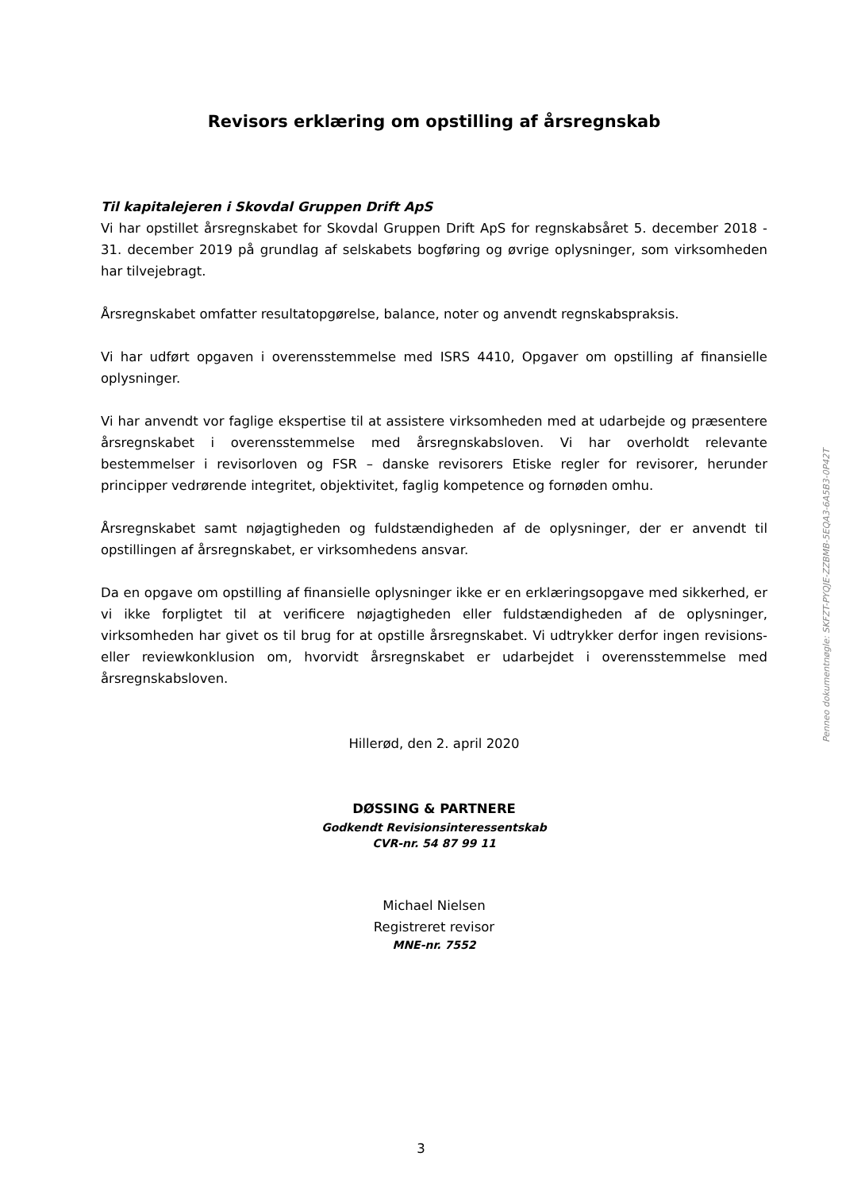Revisors erklæring om opstilling af årsregnskab
Til kapitalejeren i Skovdal Gruppen Drift ApS
Vi har opstillet årsregnskabet for Skovdal Gruppen Drift ApS for regnskabsåret 5. december 2018 - 31. december 2019 på grundlag af selskabets bogføring og øvrige oplysninger, som virksomheden har tilvejebragt.
Årsregnskabet omfatter resultatopgørelse, balance, noter og anvendt regnskabspraksis.
Vi har udført opgaven i overensstemmelse med ISRS 4410, Opgaver om opstilling af finansielle oplysninger.
Vi har anvendt vor faglige ekspertise til at assistere virksomheden med at udarbejde og præsentere årsregnskabet i overensstemmelse med årsregnskabsloven. Vi har overholdt relevante bestemmelser i revisorloven og FSR – danske revisorers Etiske regler for revisorer, herunder principper vedrørende integritet, objektivitet, faglig kompetence og fornøden omhu.
Årsregnskabet samt nøjagtigheden og fuldstændigheden af de oplysninger, der er anvendt til opstillingen af årsregnskabet, er virksomhedens ansvar.
Da en opgave om opstilling af finansielle oplysninger ikke er en erklæringsopgave med sikkerhed, er vi ikke forpligtet til at verificere nøjagtigheden eller fuldstændigheden af de oplysninger, virksomheden har givet os til brug for at opstille årsregnskabet. Vi udtrykker derfor ingen revisions- eller reviewkonklusion om, hvorvidt årsregnskabet er udarbejdet i overensstemmelse med årsregnskabsloven.
Hillerød, den 2. april 2020
DØSSING & PARTNERE
Godkendt Revisionsinteressentskab
CVR-nr. 54 87 99 11
Michael Nielsen
Registreret revisor
MNE-nr. 7552
Penneo dokumentnøgle: SKFZT-PYQJE-ZZBMB-5EQA3-6A5B3-0P42T
3